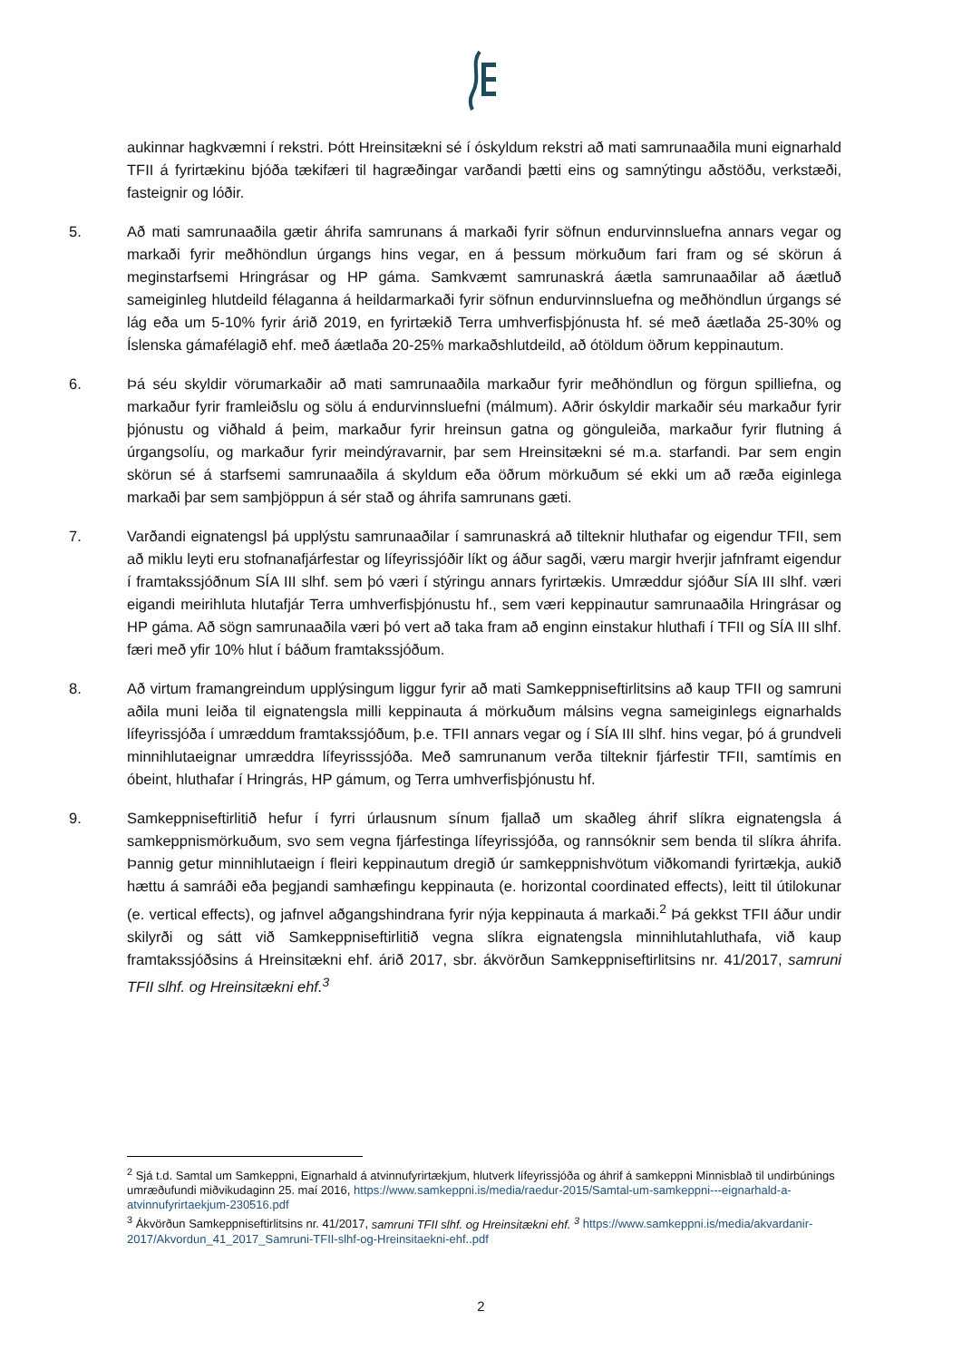aukinnar hagkvæmni í rekstri. Þótt Hreinsitækni sé í óskyldum rekstri að mati samrunaaðila muni eignarhald TFII á fyrirtækinu bjóða tækifæri til hagræðingar varðandi þætti eins og samnýtingu aðstöðu, verkstæði, fasteignir og lóðir.
5. Að mati samrunaaðila gætir áhrifa samrunans á markaði fyrir söfnun endurvinnsluefna annars vegar og markaði fyrir meðhöndlun úrgangs hins vegar, en á þessum mörkuðum fari fram og sé skörun á meginstarfsemi Hringrásar og HP gáma. Samkvæmt samrunaskrá áætla samrunaaðilar að áætluð sameiginleg hlutdeild félaganna á heildarmarkaði fyrir söfnun endurvinnsluefna og meðhöndlun úrgangs sé lág eða um 5-10% fyrir árið 2019, en fyrirtækið Terra umhverfisþjónusta hf. sé með áætlaða 25-30% og Íslenska gámafélagið ehf. með áætlaða 20-25% markaðshlutdeild, að ótöldum öðrum keppinautum.
6. Þá séu skyldir vörumarkaðir að mati samrunaaðila markaður fyrir meðhöndlun og förgun spilliefna, og markaður fyrir framleiðslu og sölu á endurvinnsluefni (málmum). Aðrir óskyldir markaðir séu markaður fyrir þjónustu og viðhald á þeim, markaður fyrir hreinsun gatna og gönguleiða, markaður fyrir flutning á úrgangsolíu, og markaður fyrir meindýravarnir, þar sem Hreinsitækni sé m.a. starfandi. Þar sem engin skörun sé á starfsemi samrunaaðila á skyldum eða öðrum mörkuðum sé ekki um að ræða eiginlega markaði þar sem samþjöppun á sér stað og áhrifa samrunans gæti.
7. Varðandi eignatengsl þá upplýstu samrunaaðilar í samrunaskrá að tilteknir hluthafar og eigendur TFII, sem að miklu leyti eru stofnanafjárfestar og lífeyrissjóðir líkt og áður sagði, væru margir hverjir jafnframt eigendur í framtakssjóðnum SÍA III slhf. sem þó væri í stýringu annars fyrirtækis. Umræddur sjóður SÍA III slhf. væri eigandi meirihluta hlutafjár Terra umhverfisþjónustu hf., sem væri keppinautur samrunaaðila Hringrásar og HP gáma. Að sögn samrunaaðila væri þó vert að taka fram að enginn einstakur hluthafi í TFII og SÍA III slhf. færi með yfir 10% hlut í báðum framtakssjóðum.
8. Að virtum framangreindum upplýsingum liggur fyrir að mati Samkeppniseftirlitsins að kaup TFII og samruni aðila muni leiða til eignatengsla milli keppinauta á mörkuðum málsins vegna sameiginlegs eignarhalds lífeyrissjóða í umræddum framtakssjóðum, þ.e. TFII annars vegar og í SÍA III slhf. hins vegar, þó á grundveli minnihlutaeignar umræddra lífeyrisssjóða. Með samrunanum verða tilteknir fjárfestir TFII, samtímis en óbeint, hluthafar í Hringrás, HP gámum, og Terra umhverfisþjónustu hf.
9. Samkeppniseftirlitið hefur í fyrri úrlausnum sínum fjallað um skaðleg áhrif slíkra eignatengsla á samkeppnismörkuðum, svo sem vegna fjárfestinga lífeyrissjóða, og rannsóknir sem benda til slíkra áhrifa. Þannig getur minnihlutaeign í fleiri keppinautum dregið úr samkeppnishvötum viðkomandi fyrirtækja, aukið hættu á samráði eða þegjandi samhæfingu keppinauta (e. horizontal coordinated effects), leitt til útilokunar (e. vertical effects), og jafnvel aðgangshindrana fyrir nýja keppinauta á markaði.<sup>2</sup> Þá gekkst TFII áður undir skilyrði og sátt við Samkeppniseftirlitið vegna slíkra eignatengsla minnihlutahluthafa, við kaup framtakssjóðsins á Hreinsitækni ehf. árið 2017, sbr. ákvörðun Samkeppniseftirlitsins nr. 41/2017, samruni TFII slhf. og Hreinsitækni ehf.<sup>3</sup>
<sup>2</sup> Sjá t.d. Samtal um Samkeppni, Eignarhald á atvinnufyrirtækjum, hlutverk lífeyrissjóða og áhrif á samkeppni Minnisblað til undirbúnings umræðufundi miðvikudaginn 25. maí 2016, https://www.samkeppni.is/media/raedur-2015/Samtal-um-samkeppni---eignarhald-a-atvinnufyrirtaekjum-230516.pdf
<sup>3</sup> Ákvörðun Samkeppniseftirlitsins nr. 41/2017, samruni TFII slhf. og Hreinsitækni ehf. <sup>3</sup> https://www.samkeppni.is/media/akvardanir-2017/Akvordun_41_2017_Samruni-TFII-slhf-og-Hreinsitaekni-ehf..pdf
2